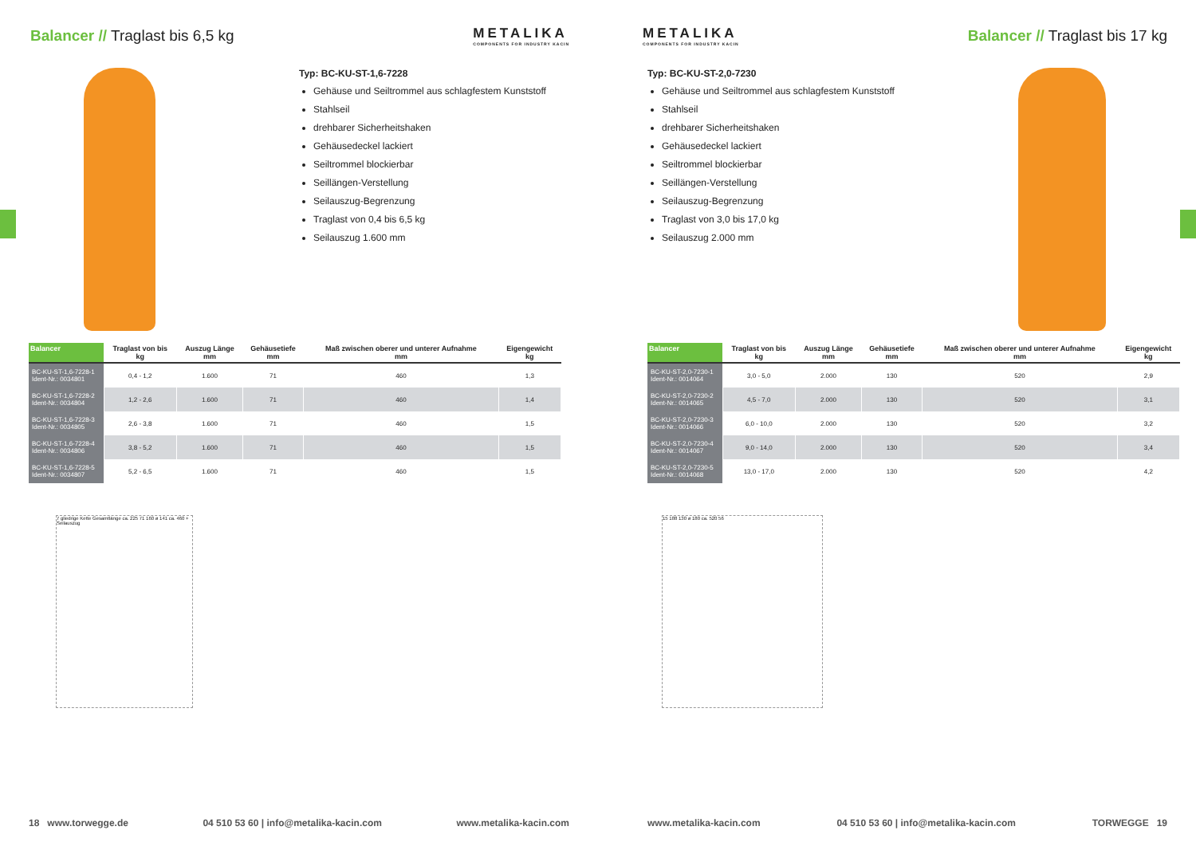Balancer // Traglast bis 6,5 kg
METALIKA
COMPONENTS FOR INDUSTRY KACIN
Typ: BC-KU-ST-1,6-7228
Gehäuse und Seiltrommel aus schlagfestem Kunststoff
Stahlseil
drehbarer Sicherheitshaken
Gehäusedeckel lackiert
Seiltrommel blockierbar
Seillängen-Verstellung
Seilauszug-Begrenzung
Traglast von 0,4 bis 6,5 kg
Seilauszug 1.600 mm
| Balancer | Traglast von bis kg | Auszug Länge mm | Gehäusetiefe mm | Maß zwischen oberer und unterer Aufnahme mm | Eigengewicht kg |
| --- | --- | --- | --- | --- | --- |
| BC-KU-ST-1,6-7228-1 Ident-Nr.: 0034801 | 0,4 - 1,2 | 1.600 | 71 | 460 | 1,3 |
| BC-KU-ST-1,6-7228-2 Ident-Nr.: 0034804 | 1,2 - 2,6 | 1.600 | 71 | 460 | 1,4 |
| BC-KU-ST-1,6-7228-3 Ident-Nr.: 0034805 | 2,6 - 3,8 | 1.600 | 71 | 460 | 1,5 |
| BC-KU-ST-1,6-7228-4 Ident-Nr.: 0034806 | 3,8 - 5,2 | 1.600 | 71 | 460 | 1,5 |
| BC-KU-ST-1,6-7228-5 Ident-Nr.: 0034807 | 5,2 - 6,5 | 1.600 | 71 | 460 | 1,5 |
7 gliedrige Kette Gesamtlänge ca. 225 71 160 ø 141 ca. 460 + Seilauszug
18 www.torwegge.de 04 510 53 60 | info@metalika-kacin.com www.metalika-kacin.com
METALIKA
COMPONENTS FOR INDUSTRY KACIN
Balancer // Traglast bis 17 kg
Typ: BC-KU-ST-2,0-7230
Gehäuse und Seiltrommel aus schlagfestem Kunststoff
Stahlseil
drehbarer Sicherheitshaken
Gehäusedeckel lackiert
Seiltrommel blockierbar
Seillängen-Verstellung
Seilauszug-Begrenzung
Traglast von 3,0 bis 17,0 kg
Seilauszug 2.000 mm
| Balancer | Traglast von bis kg | Auszug Länge mm | Gehäusetiefe mm | Maß zwischen oberer und unterer Aufnahme mm | Eigengewicht kg |
| --- | --- | --- | --- | --- | --- |
| BC-KU-ST-2,0-7230-1 Ident-Nr.: 0014064 | 3,0 - 5,0 | 2.000 | 130 | 520 | 2,9 |
| BC-KU-ST-2,0-7230-2 Ident-Nr.: 0014065 | 4,5 - 7,0 | 2.000 | 130 | 520 | 3,1 |
| BC-KU-ST-2,0-7230-3 Ident-Nr.: 0014066 | 6,0 - 10,0 | 2.000 | 130 | 520 | 3,2 |
| BC-KU-ST-2,0-7230-4 Ident-Nr.: 0014067 | 9,0 - 14,0 | 2.000 | 130 | 520 | 3,4 |
| BC-KU-ST-2,0-7230-5 Ident-Nr.: 0014068 | 13,0 - 17,0 | 2.000 | 130 | 520 | 4,2 |
15 188 130 ø 180 ca. 520 56
www.metalika-kacin.com 04 510 53 60 | info@metalika-kacin.com TORWEGGE 19